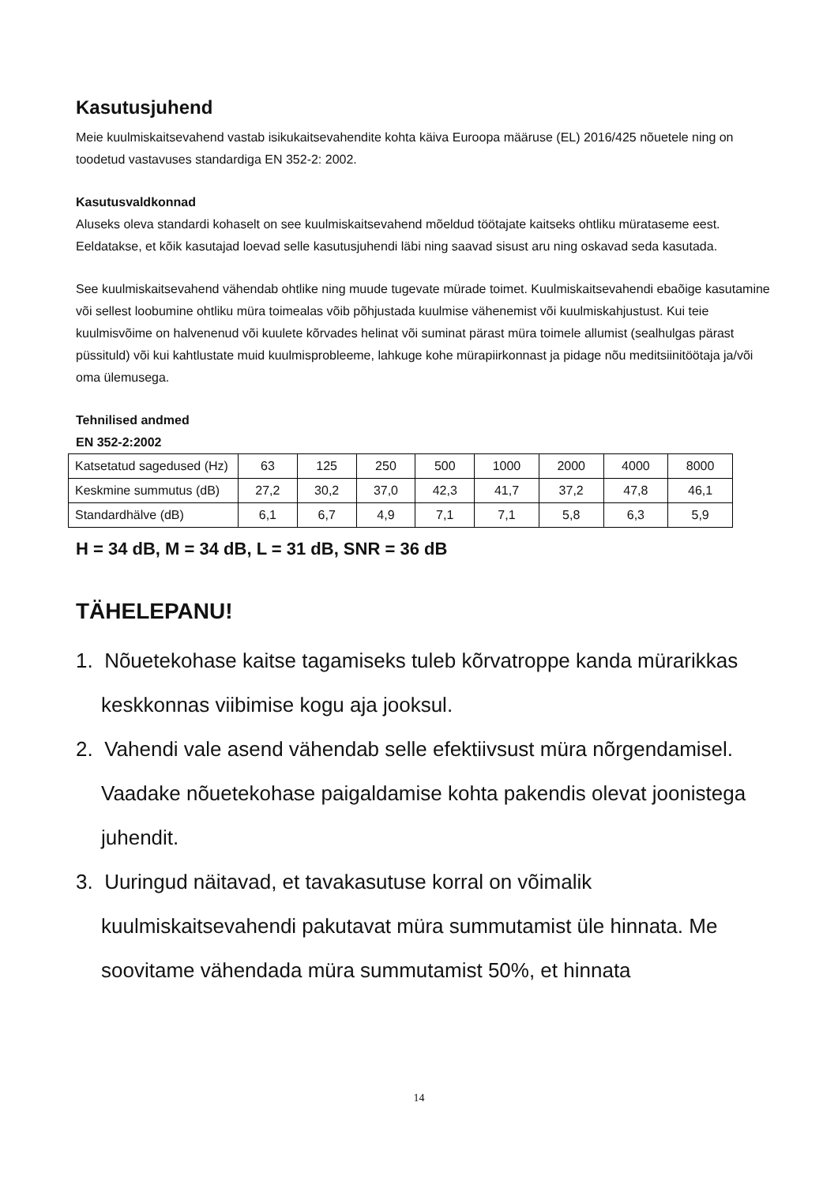Kasutusjuhend
Meie kuulmiskaitsevahend vastab isikukaitsevahendite kohta käiva Euroopa määruse (EL) 2016/425 nõuetele ning on toodetud vastavuses standardiga EN 352-2: 2002.
Kasutusvaldkonnad
Aluseks oleva standardi kohaselt on see kuulmiskaitsevahend mõeldud töötajate kaitseks ohtliku mürataseme eest. Eeldatakse, et kõik kasutajad loevad selle kasutusjuhendi läbi ning saavad sisust aru ning oskavad seda kasutada.
See kuulmiskaitsevahend vähendab ohtlike ning muude tugevate mürade toimet. Kuulmiskaitsevahendi ebaõige kasutamine või sellest loobumine ohtliku müra toimealas võib põhjustada kuulmise vähenemist või kuulmiskahjustust. Kui teie kuulmisvõime on halvenenud või kuulete kõrvades helinat või suminat pärast müra toimele allumist (sealhulgas pärast püssituld) või kui kahtlustate muid kuulmisprobleeme, lahkuge kohe mürapiirkonnast ja pidage nõu meditsiinitöötaja ja/või oma ülemusega.
Tehnilised andmed
EN 352-2:2002
| Katsetatud sagedused (Hz) | 63 | 125 | 250 | 500 | 1000 | 2000 | 4000 | 8000 |
| Keskmine summutus (dB) | 27,2 | 30,2 | 37,0 | 42,3 | 41,7 | 37,2 | 47,8 | 46,1 |
| Standardhälve (dB) | 6,1 | 6,7 | 4,9 | 7,1 | 7,1 | 5,8 | 6,3 | 5,9 |
H = 34 dB, M = 34 dB, L = 31 dB, SNR = 36 dB
TÄHELEPANU!
1. Nõuetekohase kaitse tagamiseks tuleb kõrvatroppe kanda mürarikkas keskkonnas viibimise kogu aja jooksul.
2. Vahendi vale asend vähendab selle efektiivsust müra nõrgendamisel. Vaadake nõuetekohase paigaldamise kohta pakendis olevat joonistega juhendit.
3. Uuringud näitavad, et tavakasutuse korral on võimalik kuulmiskaitsevahendi pakutavat müra summutamist üle hinnata. Me soovitame vähendada müra summutamist 50%, et hinnata
14